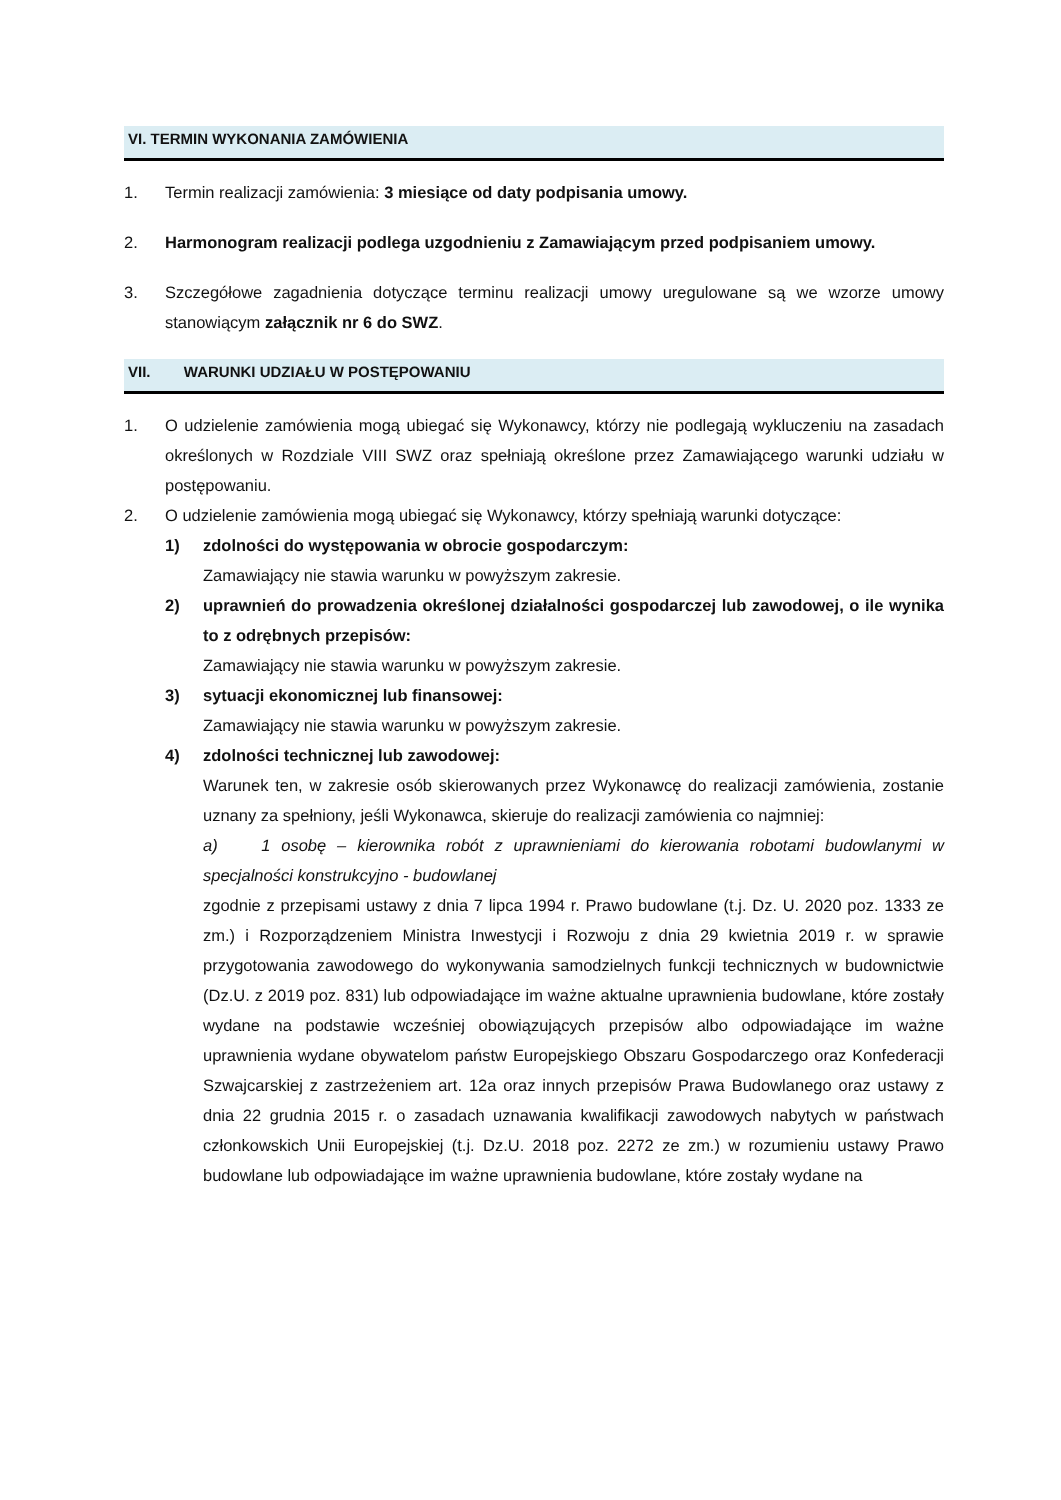VI. TERMIN WYKONANIA ZAMÓWIENIA
1. Termin realizacji zamówienia: 3 miesiące od daty podpisania umowy.
2. Harmonogram realizacji podlega uzgodnieniu z Zamawiającym przed podpisaniem umowy.
3. Szczegółowe zagadnienia dotyczące terminu realizacji umowy uregulowane są we wzorze umowy stanowiącym załącznik nr 6 do SWZ.
VII. WARUNKI UDZIAŁU W POSTĘPOWANIU
1. O udzielenie zamówienia mogą ubiegać się Wykonawcy, którzy nie podlegają wykluczeniu na zasadach określonych w Rozdziale VIII SWZ oraz spełniają określone przez Zamawiającego warunki udziału w postępowaniu.
2. O udzielenie zamówienia mogą ubiegać się Wykonawcy, którzy spełniają warunki dotyczące:
1) zdolności do występowania w obrocie gospodarczym:
Zamawiający nie stawia warunku w powyższym zakresie.
2) uprawnień do prowadzenia określonej działalności gospodarczej lub zawodowej, o ile wynika to z odrębnych przepisów:
Zamawiający nie stawia warunku w powyższym zakresie.
3) sytuacji ekonomicznej lub finansowej:
Zamawiający nie stawia warunku w powyższym zakresie.
4) zdolności technicznej lub zawodowej:
Warunek ten, w zakresie osób skierowanych przez Wykonawcę do realizacji zamówienia, zostanie uznany za spełniony, jeśli Wykonawca, skieruje do realizacji zamówienia co najmniej:
a) 1 osobę – kierownika robót z uprawnieniami do kierowania robotami budowlanymi w specjalności konstrukcyjno - budowlanej
zgodnie z przepisami ustawy z dnia 7 lipca 1994 r. Prawo budowlane (t.j. Dz. U. 2020 poz. 1333 ze zm.) i Rozporządzeniem Ministra Inwestycji i Rozwoju z dnia 29 kwietnia 2019 r. w sprawie przygotowania zawodowego do wykonywania samodzielnych funkcji technicznych w budownictwie (Dz.U. z 2019 poz. 831) lub odpowiadające im ważne aktualne uprawnienia budowlane, które zostały wydane na podstawie wcześniej obowiązujących przepisów albo odpowiadające im ważne uprawnienia wydane obywatelom państw Europejskiego Obszaru Gospodarczego oraz Konfederacji Szwajcarskiej z zastrzeżeniem art. 12a oraz innych przepisów Prawa Budowlanego oraz ustawy z dnia 22 grudnia 2015 r. o zasadach uznawania kwalifikacji zawodowych nabytych w państwach członkowskich Unii Europejskiej (t.j. Dz.U. 2018 poz. 2272 ze zm.) w rozumieniu ustawy Prawo budowlane lub odpowiadające im ważne uprawnienia budowlane, które zostały wydane na